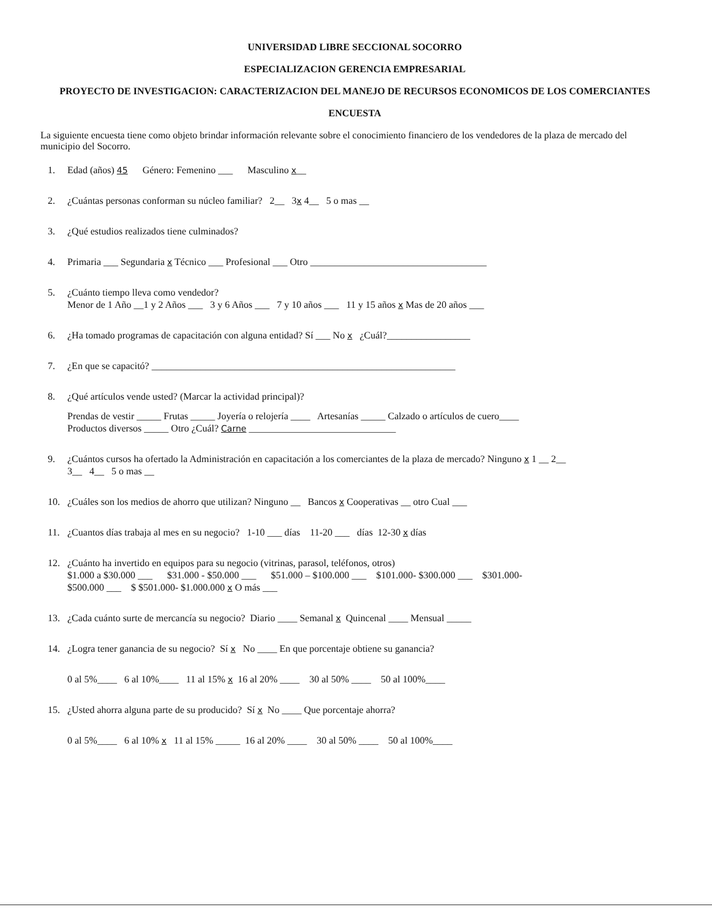UNIVERSIDAD LIBRE SECCIONAL SOCORRO
ESPECIALIZACION GERENCIA EMPRESARIAL
PROYECTO DE INVESTIGACION: CARACTERIZACION DEL MANEJO DE RECURSOS ECONOMICOS DE LOS COMERCIANTES
ENCUESTA
La siguiente encuesta tiene como objeto brindar información relevante sobre el conocimiento financiero de los vendedores de la plaza de mercado del municipio del Socorro.
1. Edad (años) 45 Género: Femenino ___ Masculino x__
2. ¿Cuántas personas conforman su núcleo familiar? 2__ 3x 4__ 5 o mas __
3. ¿Qué estudios realizados tiene culminados?
4. Primaria ___ Segundaria x Técnico ___ Profesional ___ Otro ____________________________________
5. ¿Cuánto tiempo lleva como vendedor?
Menor de 1 Año __1 y 2 Años ___ 3 y 6 Años ___ 7 y 10 años ___ 11 y 15 años x Mas de 20 años ___
6. ¿Ha tomado programas de capacitación con alguna entidad? Sí ___ No x ¿Cuál?_________________
7. ¿En que se capacitó? ______________________________________________________________
8. ¿Qué artículos vende usted? (Marcar la actividad principal)?
Prendas de vestir _____ Frutas _____ Joyería o relojería ____ Artesanías _____ Calzado o artículos de cuero____
Productos diversos _____ Otro ¿Cuál? Carne ______________________________
9. ¿Cuántos cursos ha ofertado la Administración en capacitación a los comerciantes de la plaza de mercado? Ninguno x 1 __ 2__
3__ 4__ 5 o mas __
10. ¿Cuáles son los medios de ahorro que utilizan? Ninguno __ Bancos x Cooperativas __ otro Cual ___
11. ¿Cuantos días trabaja al mes en su negocio? 1-10 ___ días 11-20 ___ días 12-30 x días
12. ¿Cuánto ha invertido en equipos para su negocio (vitrinas, parasol, teléfonos, otros)
$1.000 a $30.000 ___ $31.000 - $50.000 ___ $51.000 – $100.000 ___ $101.000- $300.000 ___ $301.000-
$500.000 ___ $ $501.000- $1.000.000 x O más ___
13. ¿Cada cuánto surte de mercancía su negocio? Diario ____ Semanal x Quincenal ____ Mensual _____
14. ¿Logra tener ganancia de su negocio? Sí x No ____ En que porcentaje obtiene su ganancia?
0 al 5%____ 6 al 10%____ 11 al 15% x 16 al 20% ____ 30 al 50% ____ 50 al 100%____
15. ¿Usted ahorra alguna parte de su producido? Sí x No ____ Que porcentaje ahorra?
0 al 5%____ 6 al 10% x 11 al 15% _____ 16 al 20% ____ 30 al 50% ____ 50 al 100%____